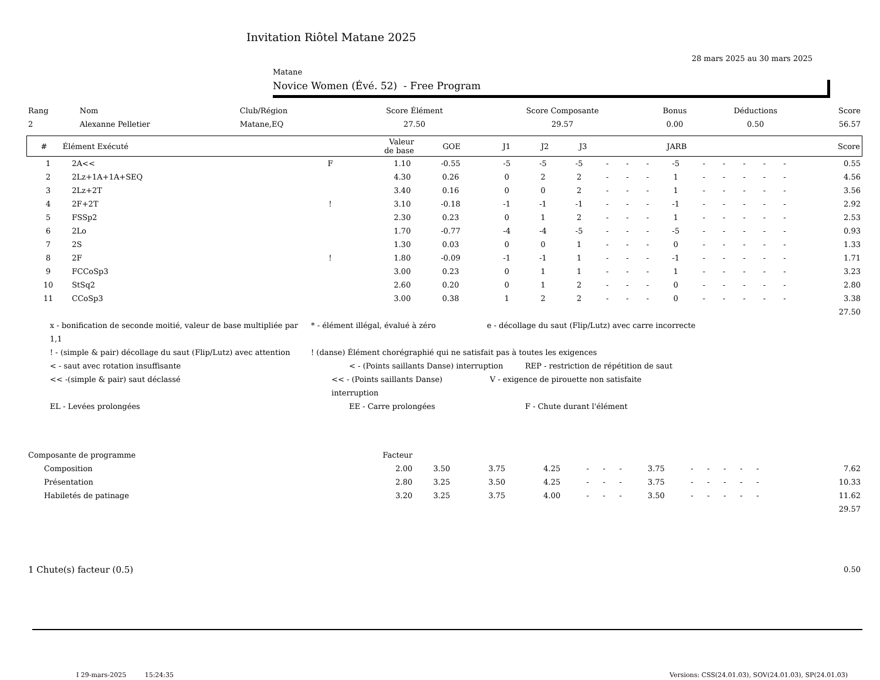Invitation Riôtel Matane 2025
28 mars 2025 au 30 mars 2025
Matane
Novice Women (Évé. 52) - Free Program
| Rang | Nom | Club/Région | Score Élément | Score Composante | Bonus | Déductions | Score |
| --- | --- | --- | --- | --- | --- | --- | --- |
| 2 | Alexanne Pelletier | Matane,EQ | 27.50 | 29.57 | 0.00 | 0.50 | 56.57 |
| # | Élément Exécuté | | Valeur de base | GOE | J1 | J2 | J3 | | | | JARB | | | | | | Score |
| --- | --- | --- | --- | --- | --- | --- | --- | --- | --- | --- | --- | --- | --- | --- | --- | --- | --- |
| 1 | 2A<< | F | 1.10 | -0.55 | -5 | -5 | -5 | - | - | - | -5 | - | - | - | - | - | 0.55 |
| 2 | 2Lz+1A+1A+SEQ | | 4.30 | 0.26 | 0 | 2 | 2 | - | - | - | 1 | - | - | - | - | - | 4.56 |
| 3 | 2Lz+2T | | 3.40 | 0.16 | 0 | 0 | 2 | - | - | - | 1 | - | - | - | - | - | 3.56 |
| 4 | 2F+2T | ! | 3.10 | -0.18 | -1 | -1 | -1 | - | - | - | -1 | - | - | - | - | - | 2.92 |
| 5 | FSSp2 | | 2.30 | 0.23 | 0 | 1 | 2 | - | - | - | 1 | - | - | - | - | - | 2.53 |
| 6 | 2Lo | | 1.70 | -0.77 | -4 | -4 | -5 | - | - | - | -5 | - | - | - | - | - | 0.93 |
| 7 | 2S | | 1.30 | 0.03 | 0 | 0 | 1 | - | - | - | 0 | - | - | - | - | - | 1.33 |
| 8 | 2F | ! | 1.80 | -0.09 | -1 | -1 | 1 | - | - | - | -1 | - | - | - | - | - | 1.71 |
| 9 | FCCoSp3 | | 3.00 | 0.23 | 0 | 1 | 1 | - | - | - | 1 | - | - | - | - | - | 3.23 |
| 10 | StSq2 | | 2.60 | 0.20 | 0 | 1 | 2 | - | - | - | 0 | - | - | - | - | - | 2.80 |
| 11 | CCoSp3 | | 3.00 | 0.38 | 1 | 2 | 2 | - | - | - | 0 | - | - | - | - | - | 3.38 |
| 27.50 | | | | | | | | | | | | | | | | | |
x - bonification de seconde moitié, valeur de base multipliée par 1,1 * - élément illégal, évalué à zéro e - décollage du saut (Flip/Lutz) avec carre incorrecte
! - (simple & pair) décollage du saut (Flip/Lutz) avec attention ! (danse) Élément chorégraphié qui ne satisfait pas à toutes les exigences
< - saut avec rotation insuffisante < - (Points saillants Danse) interruption REP - restriction de répétition de saut
<< -(simple & pair) saut déclassé << - (Points saillants Danse) interruption V - exigence de pirouette non satisfaite
EL - Levées prolongées EE - Carre prolongées F - Chute durant l'élément
| Composante de programme | Facteur | | | | | | | | | | | | | | | | |
| Composition | 2.00 | 3.50 | 3.75 | 4.25 | - | - | - | 3.75 | - | - | - | - | - | | | | 7.62 |
| Présentation | 2.80 | 3.25 | 3.50 | 4.25 | - | - | - | 3.75 | - | - | - | - | - | | | | 10.33 |
| Habiletés de patinage | 3.20 | 3.25 | 3.75 | 4.00 | - | - | - | 3.50 | - | - | - | - | - | | | | 11.62 |
| 29.57 | | | | | | | | | | | | | | | | | |
| 1 Chute(s) facteur (0.5) | 0.50 |
I 29-mars-2025 15:24:35 Versions: CSS(24.01.03), SOV(24.01.03), SP(24.01.03)